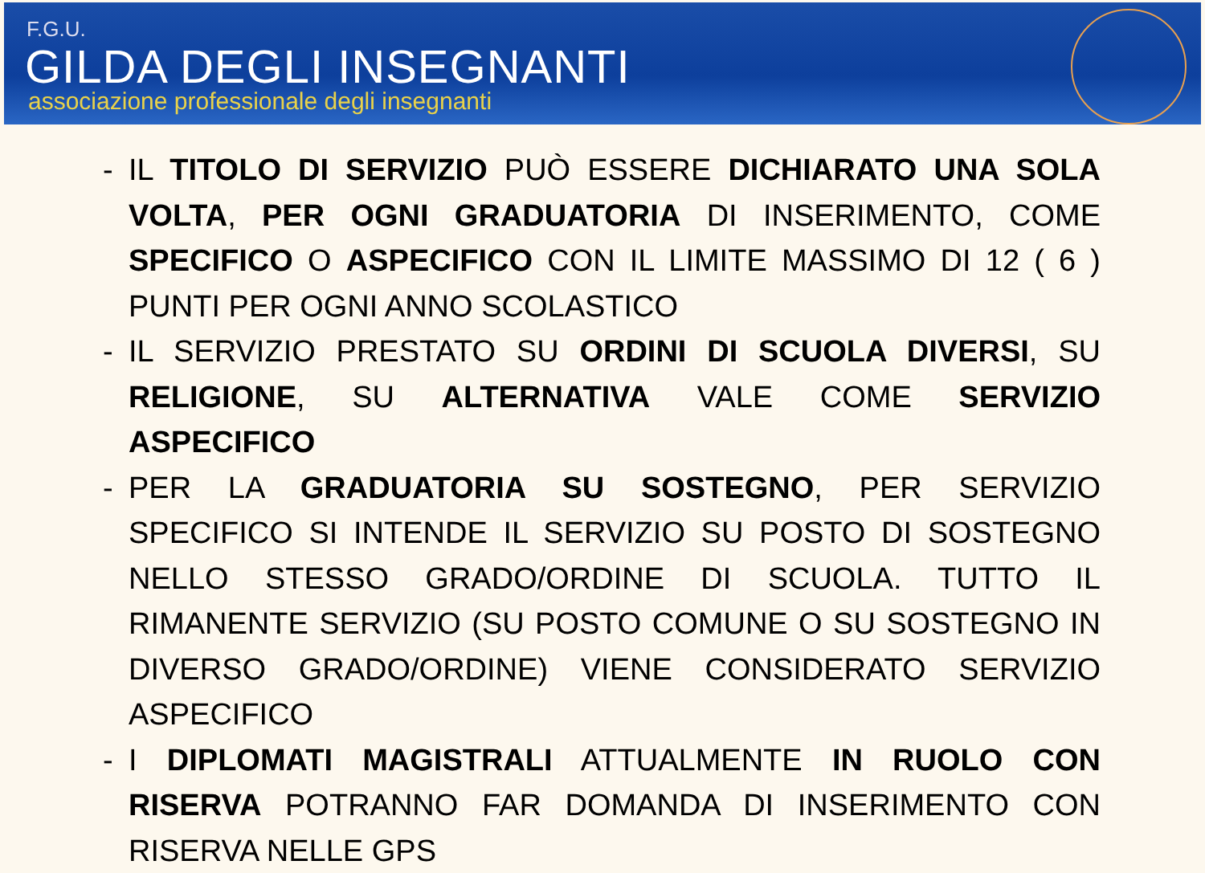F.G.U.
GILDA DEGLI INSEGNANTI
associazione professionale degli insegnanti
- IL TITOLO DI SERVIZIO PUÒ ESSERE DICHIARATO UNA SOLA VOLTA, PER OGNI GRADUATORIA DI INSERIMENTO, COME SPECIFICO O ASPECIFICO CON IL LIMITE MASSIMO DI 12 ( 6 ) PUNTI PER OGNI ANNO SCOLASTICO
- IL SERVIZIO PRESTATO SU ORDINI DI SCUOLA DIVERSI, SU RELIGIONE, SU ALTERNATIVA VALE COME SERVIZIO ASPECIFICO
- PER LA GRADUATORIA SU SOSTEGNO, PER SERVIZIO SPECIFICO SI INTENDE IL SERVIZIO SU POSTO DI SOSTEGNO NELLO STESSO GRADO/ORDINE DI SCUOLA. TUTTO IL RIMANENTE SERVIZIO (SU POSTO COMUNE O SU SOSTEGNO IN DIVERSO GRADO/ORDINE) VIENE CONSIDERATO SERVIZIO ASPECIFICO
- I DIPLOMATI MAGISTRALI ATTUALMENTE IN RUOLO CON RISERVA POTRANNO FAR DOMANDA DI INSERIMENTO CON RISERVA NELLE GPS